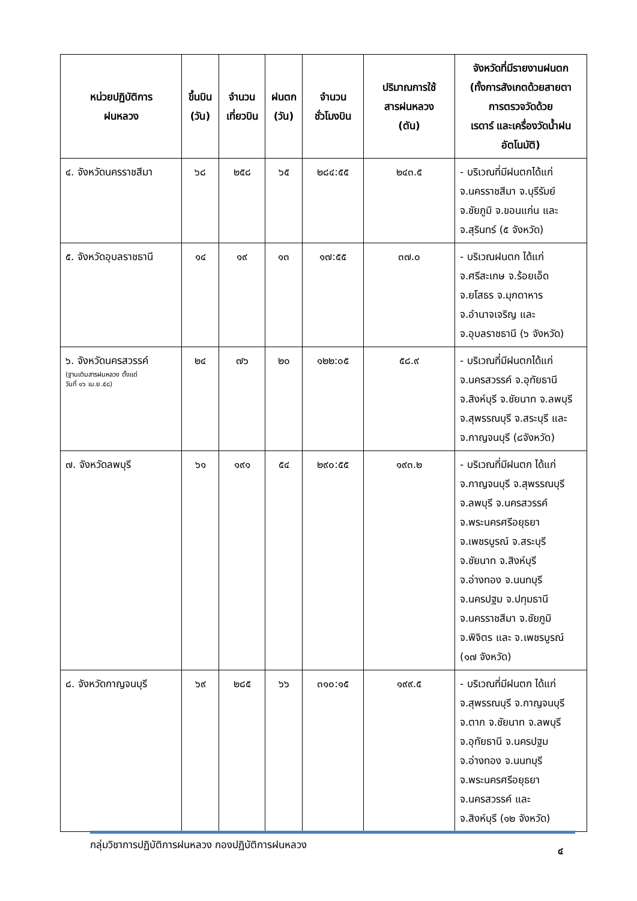| หน่วยปฏิบัติการ ฝนหลวง | ขึ้นบิน (วัน) | จำนวน เที่ยวบิน | ฝนตก (วัน) | จำนวน ชั่วโมงบิน | ปริมาณการใช้ สารฝนหลวง (ตัน) | จังหวัดที่มีรายงานฝนตก (ทั้งการสังเกตด้วยสายตา การตรวจวัดด้วย เรดาร์ และเครื่องวัดน้ำฝน อัตโนมัติ) |
| --- | --- | --- | --- | --- | --- | --- |
| ๔. จังหวัดนครราชสีมา | ๖๘ | ๒๕๘ | ๖๕ | ๒๘๔:๕๕ | ๒๔๓.๕ | - บริเวณที่มีฝนตกได้แก่ จ.นครราชสีมา จ.บุรีรัมย์ จ.ชัยภูมิ จ.ขอนแก่น และ จ.สุรินทร์ (๕ จังหวัด) |
| ๕. จังหวัดอุบลราชธานี | ๑๔ | ๑๙ | ๑๓ | ๑๗:๕๕ | ๓๗.๐ | - บริเวณฝนตก ได้แก่ จ.ศรีสะเกษ จ.ร้อยเอ็ด จ.ยโสธร จ.มุกดาหาร จ.อำนาจเจริญ และ จ.อุบลราชธานี (๖ จังหวัด) |
| ๖. จังหวัดนครสวรรค์ (ฐานเติมสารฝนหลวง ตั้งแต่ วันที่ ๑๖ เม.ย.๕๘) | ๒๔ | ๗๖ | ๒๐ | ๑๒๒:๐๕ | ๕๘.๙ | - บริเวณที่มีฝนตกได้แก่ จ.นครสวรรค์ จ.อุทัยธานี จ.สิงห์บุรี จ.ชัยนาท จ.ลพบุรี จ.สุพรรณบุรี จ.สระบุรี และ จ.กาญจนบุรี (๘จังหวัด) |
| ๗. จังหวัดลพบุรี | ๖๑ | ๑๙๑ | ๕๔ | ๒๙๐:๕๕ | ๑๙๓.๒ | - บริเวณที่มีฝนตก ได้แก่ จ.กาญจนบุรี จ.สุพรรณบุรี จ.ลพบุรี จ.นครสวรรค์ จ.พระนครศรีอยุธยา จ.เพชรบูรณ์ จ.สระบุรี จ.ชัยนาท จ.สิงห์บุรี จ.อ่างทอง จ.นนทบุรี จ.นครปฐม จ.ปทุมธานี จ.นครราชสีมา จ.ชัยภูมิ จ.พิจิตร และ จ.เพชรบูรณ์ (๑๗ จังหวัด) |
| ๘. จังหวัดกาญจนบุรี | ๖๙ | ๒๘๕ | ๖๖ | ๓๑๐:๑๕ | ๑๙๙.๕ | - บริเวณที่มีฝนตก ได้แก่ จ.สุพรรณบุรี จ.กาญจนบุรี จ.ตาก จ.ชัยนาท จ.ลพบุรี จ.อุทัยธานี จ.นครปฐม จ.อ่างทอง จ.นนทบุรี จ.พระนครศรีอยุธยา จ.นครสวรรค์ และ จ.สิงห์บุรี (๑๒ จังหวัด) |
กลุ่มวิชาการปฏิบัติการฝนหลวง กองปฏิบัติการฝนหลวง ๔